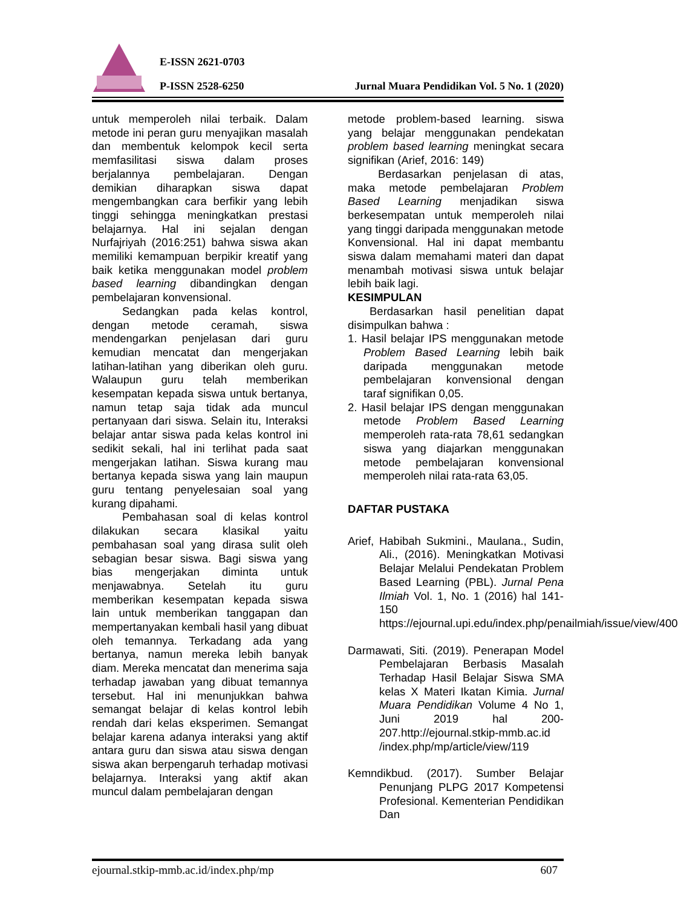E-ISSN 2621-0703
P-ISSN 2528-6250
Jurnal Muara Pendidikan Vol. 5 No. 1 (2020)
untuk memperoleh nilai terbaik. Dalam metode ini peran guru menyajikan masalah dan membentuk kelompok kecil serta memfasilitasi siswa dalam proses berjalannya pembelajaran. Dengan demikian diharapkan siswa dapat mengembangkan cara berfikir yang lebih tinggi sehingga meningkatkan prestasi belajarnya. Hal ini sejalan dengan Nurfajriyah (2016:251) bahwa siswa akan memiliki kemampuan berpikir kreatif yang baik ketika menggunakan model problem based learning dibandingkan dengan pembelajaran konvensional.
Sedangkan pada kelas kontrol, dengan metode ceramah, siswa mendengarkan penjelasan dari guru kemudian mencatat dan mengerjakan latihan-latihan yang diberikan oleh guru. Walaupun guru telah memberikan kesempatan kepada siswa untuk bertanya, namun tetap saja tidak ada muncul pertanyaan dari siswa. Selain itu, Interaksi belajar antar siswa pada kelas kontrol ini sedikit sekali, hal ini terlihat pada saat mengerjakan latihan. Siswa kurang mau bertanya kepada siswa yang lain maupun guru tentang penyelesaian soal yang kurang dipahami.
Pembahasan soal di kelas kontrol dilakukan secara klasikal yaitu pembahasan soal yang dirasa sulit oleh sebagian besar siswa. Bagi siswa yang bias mengerjakan diminta untuk menjawabnya. Setelah itu guru memberikan kesempatan kepada siswa lain untuk memberikan tanggapan dan mempertanyakan kembali hasil yang dibuat oleh temannya. Terkadang ada yang bertanya, namun mereka lebih banyak diam. Mereka mencatat dan menerima saja terhadap jawaban yang dibuat temannya tersebut. Hal ini menunjukkan bahwa semangat belajar di kelas kontrol lebih rendah dari kelas eksperimen. Semangat belajar karena adanya interaksi yang aktif antara guru dan siswa atau siswa dengan siswa akan berpengaruh terhadap motivasi belajarnya. Interaksi yang aktif akan muncul dalam pembelajaran dengan
metode problem-based learning. siswa yang belajar menggunakan pendekatan problem based learning meningkat secara signifikan (Arief, 2016: 149)
Berdasarkan penjelasan di atas, maka metode pembelajaran Problem Based Learning menjadikan siswa berkesempatan untuk memperoleh nilai yang tinggi daripada menggunakan metode Konvensional. Hal ini dapat membantu siswa dalam memahami materi dan dapat menambah motivasi siswa untuk belajar lebih baik lagi.
KESIMPULAN
Berdasarkan hasil penelitian dapat disimpulkan bahwa :
1. Hasil belajar IPS menggunakan metode Problem Based Learning lebih baik daripada menggunakan metode pembelajaran konvensional dengan taraf signifikan 0,05.
2. Hasil belajar IPS dengan menggunakan metode Problem Based Learning memperoleh rata-rata 78,61 sedangkan siswa yang diajarkan menggunakan metode pembelajaran konvensional memperoleh nilai rata-rata 63,05.
DAFTAR PUSTAKA
Arief, Habibah Sukmini., Maulana., Sudin, Ali., (2016). Meningkatkan Motivasi Belajar Melalui Pendekatan Problem Based Learning (PBL). Jurnal Pena Ilmiah Vol. 1, No. 1 (2016) hal 141-150 https://ejournal.upi.edu/index.php/penailmiah/issue/view/400
Darmawati, Siti. (2019). Penerapan Model Pembelajaran Berbasis Masalah Terhadap Hasil Belajar Siswa SMA kelas X Materi Ikatan Kimia. Jurnal Muara Pendidikan Volume 4 No 1, Juni 2019 hal 200-207.http://ejournal.stkip-mmb.ac.id /index.php/mp/article/view/119
Kemndikbud. (2017). Sumber Belajar Penunjang PLPG 2017 Kompetensi Profesional. Kementerian Pendidikan Dan
ejournal.stkip-mmb.ac.id/index.php/mp 607